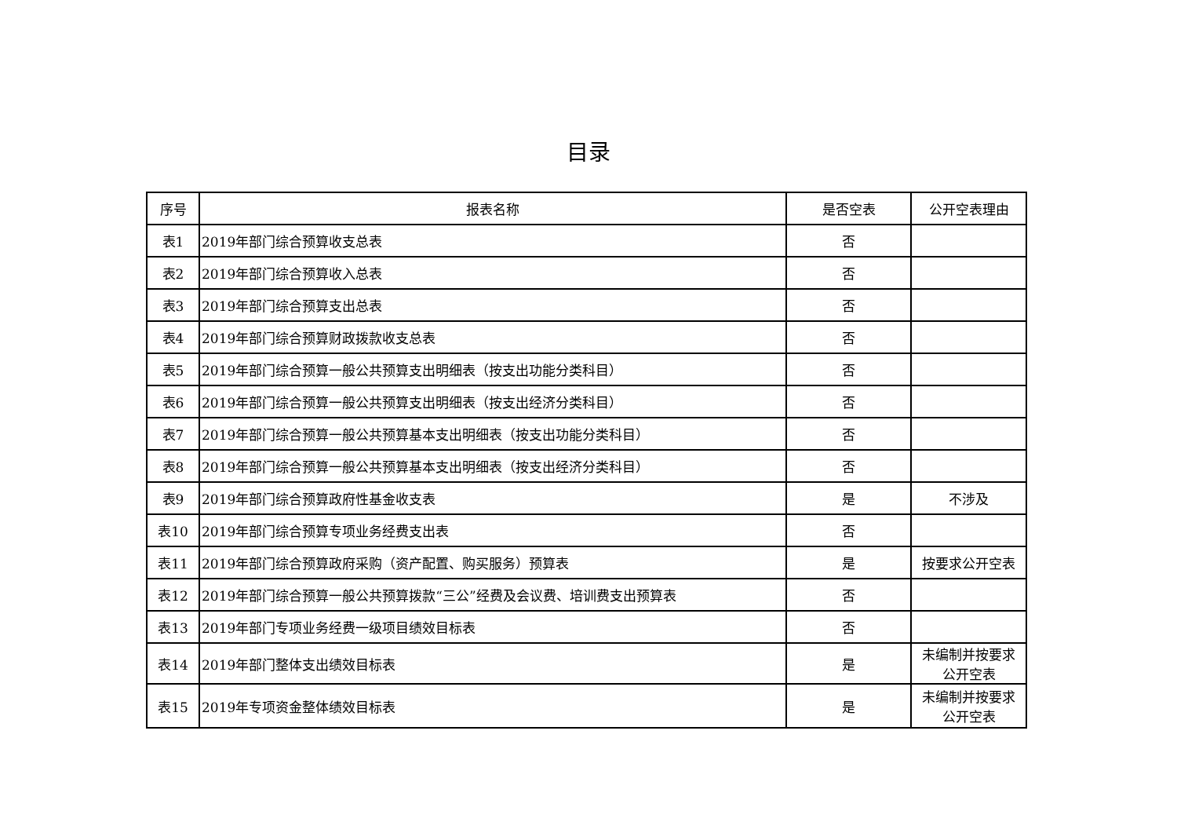目录
| 序号 | 报表名称 | 是否空表 | 公开空表理由 |
| --- | --- | --- | --- |
| 表1 | 2019年部门综合预算收支总表 | 否 | |
| 表2 | 2019年部门综合预算收入总表 | 否 | |
| 表3 | 2019年部门综合预算支出总表 | 否 | |
| 表4 | 2019年部门综合预算财政拨款收支总表 | 否 | |
| 表5 | 2019年部门综合预算一般公共预算支出明细表（按支出功能分类科目） | 否 | |
| 表6 | 2019年部门综合预算一般公共预算支出明细表（按支出经济分类科目） | 否 | |
| 表7 | 2019年部门综合预算一般公共预算基本支出明细表（按支出功能分类科目） | 否 | |
| 表8 | 2019年部门综合预算一般公共预算基本支出明细表（按支出经济分类科目） | 否 | |
| 表9 | 2019年部门综合预算政府性基金收支表 | 是 | 不涉及 |
| 表10 | 2019年部门综合预算专项业务经费支出表 | 否 | |
| 表11 | 2019年部门综合预算政府采购（资产配置、购买服务）预算表 | 是 | 按要求公开空表 |
| 表12 | 2019年部门综合预算一般公共预算拨款“三公”经费及会议费、培训费支出预算表 | 否 | |
| 表13 | 2019年部门专项业务经费一级项目绩效目标表 | 否 | |
| 表14 | 2019年部门整体支出绩效目标表 | 是 | 未编制并按要求 公开空表 |
| 表15 | 2019年专项资金整体绩效目标表 | 是 | 未编制并按要求 公开空表 |